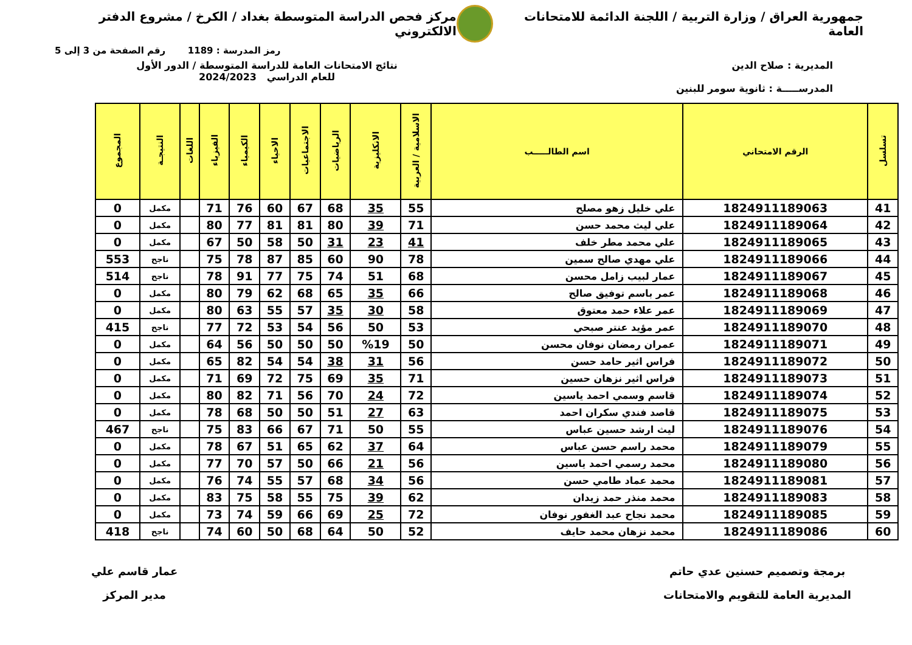جمهورية العراق / وزارة التربية / اللجنة الدائمة للامتحانات العامة
مركز فحص الدراسة المتوسطة بغداد / الكرخ / مشروع الدفتر الالكتروني
رمز المدرسة : 1189 رقم الصفحة من 3 إلى 5
المديرية : صلاح الدين
المدرســـــة : ثانوية سومر للبنين
نتائج الامتحانات العامة للدراسة المتوسطة / الدور الأول
للعام الدراسي 2024/2023
| تسلسل | الرقم الامتحاني | اسم الطالـــــب | الاسلامية / العربية | الانكليزية | الرياضيات | الاجتماعيات | الاحياء | الكيمياء | الفيزياء | اللغات | النتيجـة | المجموع |
| --- | --- | --- | --- | --- | --- | --- | --- | --- | --- | --- | --- | --- |
| 41 | 1824911189063 | علي خليل زهو مصلح | 55 | 35 | 68 | 67 | 60 | 76 | 71 | | مكمل | 0 |
| 42 | 1824911189064 | علي ليث محمد حسن | 71 | 39 | 80 | 81 | 81 | 77 | 80 | | مكمل | 0 |
| 43 | 1824911189065 | علي محمد مطر خلف | 41 | 23 | 31 | 50 | 58 | 50 | 67 | | مكمل | 0 |
| 44 | 1824911189066 | علي مهدي صالح سمين | 78 | 90 | 60 | 85 | 87 | 78 | 75 | | ناجح | 553 |
| 45 | 1824911189067 | عمار لبيب زامل محسن | 68 | 51 | 74 | 75 | 77 | 91 | 78 | | ناجح | 514 |
| 46 | 1824911189068 | عمر باسم توفيق صالح | 66 | 35 | 65 | 68 | 62 | 79 | 80 | | مكمل | 0 |
| 47 | 1824911189069 | عمر علاء حمد معتوق | 58 | 30 | 35 | 57 | 55 | 63 | 80 | | مكمل | 0 |
| 48 | 1824911189070 | عمر مؤيد عنتر صبحي | 53 | 50 | 56 | 54 | 53 | 72 | 77 | | ناجح | 415 |
| 49 | 1824911189071 | عمران رمضان نوفان محسن | 50 | %19 | 50 | 50 | 50 | 56 | 64 | | مكمل | 0 |
| 50 | 1824911189072 | فراس اثير حامد حسن | 56 | 31 | 38 | 54 | 54 | 82 | 65 | | مكمل | 0 |
| 51 | 1824911189073 | فراس اثير نزهان حسين | 71 | 35 | 69 | 75 | 72 | 69 | 71 | | مكمل | 0 |
| 52 | 1824911189074 | قاسم وسمي احمد ياسين | 72 | 24 | 70 | 56 | 71 | 82 | 80 | | مكمل | 0 |
| 53 | 1824911189075 | قاصد فندي سكران احمد | 63 | 27 | 51 | 50 | 50 | 68 | 78 | | مكمل | 0 |
| 54 | 1824911189076 | ليث ارشد حسين عباس | 55 | 50 | 71 | 67 | 66 | 83 | 75 | | ناجح | 467 |
| 55 | 1824911189079 | محمد راسم حسن عباس | 64 | 37 | 62 | 65 | 51 | 67 | 78 | | مكمل | 0 |
| 56 | 1824911189080 | محمد رسمي احمد ياسين | 56 | 21 | 66 | 50 | 57 | 70 | 77 | | مكمل | 0 |
| 57 | 1824911189081 | محمد عماد طامي حسن | 56 | 34 | 68 | 57 | 55 | 74 | 76 | | مكمل | 0 |
| 58 | 1824911189083 | محمد منذر حمد زيدان | 62 | 39 | 75 | 55 | 58 | 75 | 83 | | مكمل | 0 |
| 59 | 1824911189085 | محمد نجاح عبد الغفور نوفان | 72 | 25 | 69 | 66 | 59 | 74 | 73 | | مكمل | 0 |
| 60 | 1824911189086 | محمد نزهان محمد حايف | 52 | 50 | 64 | 68 | 50 | 60 | 74 | | ناجح | 418 |
برمجة وتصميم حسنين عدي حاتم
المديرية العامة للتقويم والامتحانات
عمار قاسم علي
مدير المركز